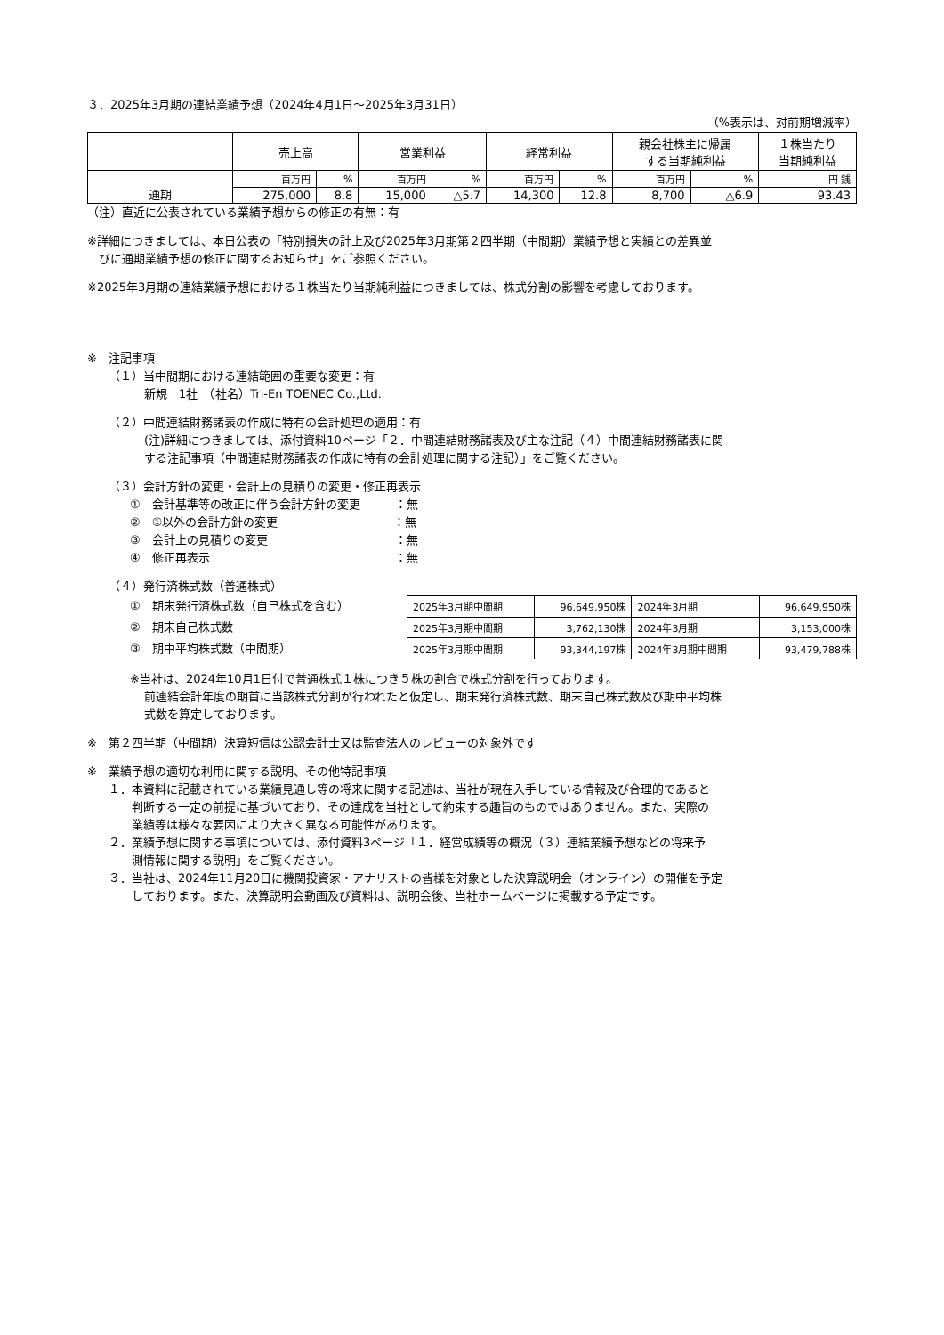３．2025年3月期の連結業績予想（2024年4月1日～2025年3月31日）
（%表示は、対前期増減率）
| | 売上高 | | 営業利益 | | 経常利益 | | 親会社株主に帰属 する当期純利益 | | １株当たり 当期純利益 |
| --- | --- | --- | --- | --- | --- | --- | --- | --- | --- |
| 通期 | 百万円 | % | 百万円 | % | 百万円 | % | 百万円 | % | 円 銭 |
| | 275,000 | 8.8 | 15,000 | △5.7 | 14,300 | 12.8 | 8,700 | △6.9 | 93.43 |
（注）直近に公表されている業績予想からの修正の有無：有
※詳細につきましては、本日公表の「特別損失の計上及び2025年3月期第２四半期（中間期）業績予想と実績との差異並
　びに通期業績予想の修正に関するお知らせ」をご参照ください。
※2025年3月期の連結業績予想における１株当たり当期純利益につきましては、株式分割の影響を考慮しております。
※　注記事項
（１）当中間期における連結範囲の重要な変更：有
新規　1社　（社名）Tri-En TOENEC Co.,Ltd.
（２）中間連結財務諸表の作成に特有の会計処理の適用：有
(注)詳細につきましては、添付資料10ページ「２．中間連結財務諸表及び主な注記（４）中間連結財務諸表に関
する注記事項（中間連結財務諸表の作成に特有の会計処理に関する注記）」をご覧ください。
（３）会計方針の変更・会計上の見積りの変更・修正再表示
①　会計基準等の改正に伴う会計方針の変更　　　：無
②　①以外の会計方針の変更　　　　　　　　　　：無
③　会計上の見積りの変更　　　　　　　　　　　：無
④　修正再表示　　　　　　　　　　　　　　　　：無
（４）発行済株式数（普通株式）
①　期末発行済株式数（自己株式を含む）
②　期末自己株式数
③　期中平均株式数（中間期）
| 2025年3月期中間期 | 96,649,950株 | 2024年3月期 | 96,649,950株 |
| 2025年3月期中間期 | 3,762,130株 | 2024年3月期 | 3,153,000株 |
| 2025年3月期中間期 | 93,344,197株 | 2024年3月期中間期 | 93,479,788株 |
※当社は、2024年10月1日付で普通株式１株につき５株の割合で株式分割を行っております。
前連結会計年度の期首に当該株式分割が行われたと仮定し、期末発行済株式数、期末自己株式数及び期中平均株
式数を算定しております。
※　第２四半期（中間期）決算短信は公認会計士又は監査法人のレビューの対象外です
※　業績予想の適切な利用に関する説明、その他特記事項
１．本資料に記載されている業績見通し等の将来に関する記述は、当社が現在入手している情報及び合理的であると
　　判断する一定の前提に基づいており、その達成を当社として約束する趣旨のものではありません。また、実際の
　　業績等は様々な要因により大きく異なる可能性があります。
２．業績予想に関する事項については、添付資料3ページ「１．経営成績等の概況（３）連結業績予想などの将来予
　　測情報に関する説明」をご覧ください。
３．当社は、2024年11月20日に機関投資家・アナリストの皆様を対象とした決算説明会（オンライン）の開催を予定
　　しております。また、決算説明会動画及び資料は、説明会後、当社ホームページに掲載する予定です。